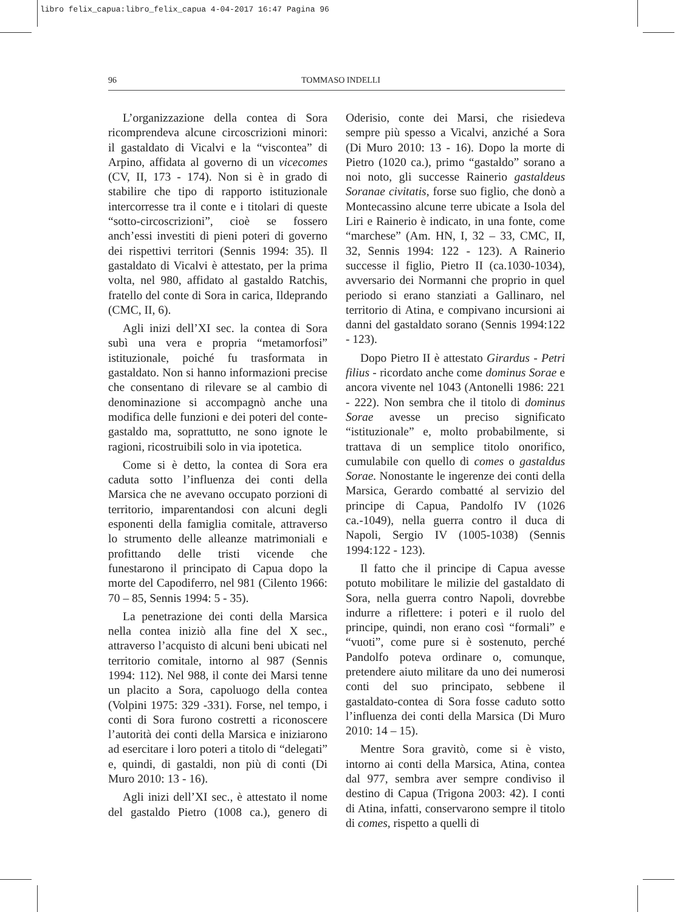libro felix_capua:libro_felix_capua 4-04-2017 16:47 Pagina 96
96
TOMMASO INDELLI
L’organizzazione della contea di Sora ricomprendeva alcune circoscrizioni minori: il gastaldato di Vicalvi e la “viscontea” di Arpino, affidata al governo di un vicecomes (CV, II, 173 - 174). Non si è in grado di stabilire che tipo di rapporto istituzionale intercorresse tra il conte e i titolari di queste “sotto-circoscrizioni”, cioè se fossero anch’essi investiti di pieni poteri di governo dei rispettivi territori (Sennis 1994: 35). Il gastaldato di Vicalvi è attestato, per la prima volta, nel 980, affidato al gastaldo Ratchis, fratello del conte di Sora in carica, Ildeprando (CMC, II, 6).
Agli inizi dell’XI sec. la contea di Sora subì una vera e propria “metamorfosi” istituzionale, poiché fu trasformata in gastaldato. Non si hanno informazioni precise che consentano di rilevare se al cambio di denominazione si accompagnò anche una modifica delle funzioni e dei poteri del conte-gastaldo ma, soprattutto, ne sono ignote le ragioni, ricostruibili solo in via ipotetica.
Come si è detto, la contea di Sora era caduta sotto l’influenza dei conti della Marsica che ne avevano occupato porzioni di territorio, imparentandosi con alcuni degli esponenti della famiglia comitale, attraverso lo strumento delle alleanze matrimoniali e profittando delle tristi vicende che funestarono il principato di Capua dopo la morte del Capodiferro, nel 981 (Cilento 1966: 70 – 85, Sennis 1994: 5 - 35).
La penetrazione dei conti della Marsica nella contea iniziò alla fine del X sec., attraverso l’acquisto di alcuni beni ubicati nel territorio comitale, intorno al 987 (Sennis 1994: 112). Nel 988, il conte dei Marsi tenne un placito a Sora, capoluogo della contea (Volpini 1975: 329 -331). Forse, nel tempo, i conti di Sora furono costretti a riconoscere l’autorità dei conti della Marsica e iniziarono ad esercitare i loro poteri a titolo di “delegati” e, quindi, di gastaldi, non più di conti (Di Muro 2010: 13 - 16).
Agli inizi dell’XI sec., è attestato il nome del gastaldo Pietro (1008 ca.), genero di Oderisio, conte dei Marsi, che risiedeva sempre più spesso a Vicalvi, anziché a Sora (Di Muro 2010: 13 - 16). Dopo la morte di Pietro (1020 ca.), primo “gastaldo” sorano a noi noto, gli successe Rainerio gastaldeus Soranae civitatis, forse suo figlio, che donò a Montecassino alcune terre ubicate a Isola del Liri e Rainerio è indicato, in una fonte, come “marchese” (Am. HN, I, 32 – 33, CMC, II, 32, Sennis 1994: 122 - 123). A Rainerio successe il figlio, Pietro II (ca.1030-1034), avversario dei Normanni che proprio in quel periodo si erano stanziati a Gallinaro, nel territorio di Atina, e compivano incursioni ai danni del gastaldato sorano (Sennis 1994:122 - 123).
Dopo Pietro II è attestato Girardus - Petri filius - ricordato anche come dominus Sorae e ancora vivente nel 1043 (Antonelli 1986: 221 - 222). Non sembra che il titolo di dominus Sorae avesse un preciso significato “istituzionale” e, molto probabilmente, si trattava di un semplice titolo onorifico, cumulabile con quello di comes o gastaldus Sorae. Nonostante le ingerenze dei conti della Marsica, Gerardo combatté al servizio del principe di Capua, Pandolfo IV (1026 ca.-1049), nella guerra contro il duca di Napoli, Sergio IV (1005-1038) (Sennis 1994:122 - 123).
Il fatto che il principe di Capua avesse potuto mobilitare le milizie del gastaldato di Sora, nella guerra contro Napoli, dovrebbe indurre a riflettere: i poteri e il ruolo del principe, quindi, non erano così “formali” e “vuoti”, come pure si è sostenuto, perché Pandolfo poteva ordinare o, comunque, pretendere aiuto militare da uno dei numerosi conti del suo principato, sebbene il gastaldato-contea di Sora fosse caduto sotto l’influenza dei conti della Marsica (Di Muro 2010: 14 – 15).
Mentre Sora gravitò, come si è visto, intorno ai conti della Marsica, Atina, contea dal 977, sembra aver sempre condiviso il destino di Capua (Trigona 2003: 42). I conti di Atina, infatti, conservarono sempre il titolo di comes, rispetto a quelli di